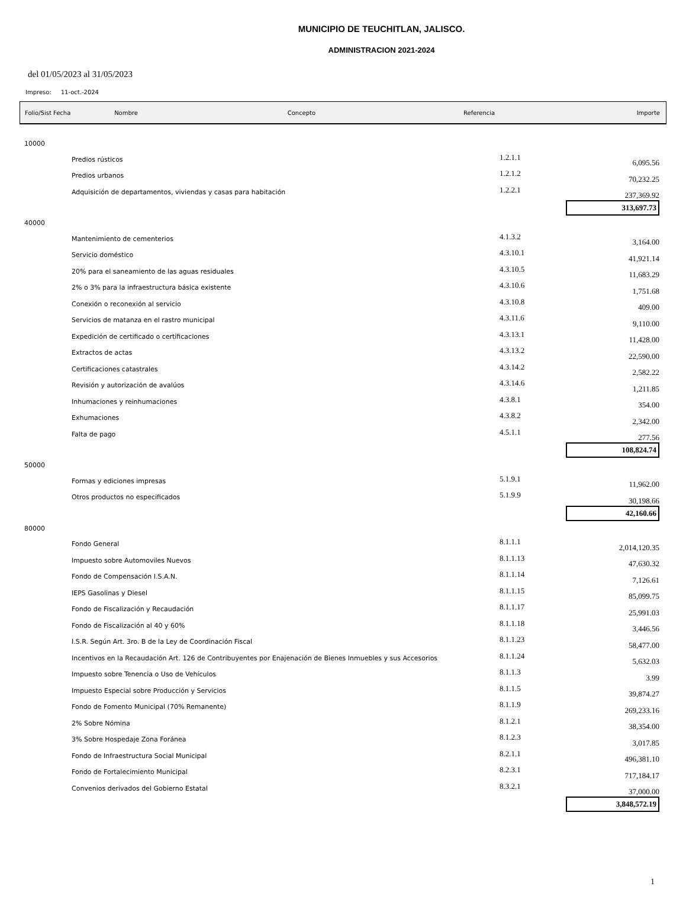MUNICIPIO DE TEUCHITLAN, JALISCO.
ADMINISTRACION 2021-2024
del 01/05/2023 al 31/05/2023
Impreso: 11-oct.-2024
Folio/Sist Fecha Nombre Concepto Referencia Importe
| 10000 | | | |
| | Predios rústicos | 1.2.1.1 | 6,095.56 |
| | Predios urbanos | 1.2.1.2 | 70,232.25 |
| | Adquisición de departamentos, viviendas y casas para habitación | 1.2.2.1 | 237,369.92 |
| | | | 313,697.73 |
| 40000 | | | |
| | Mantenimiento de cementerios | 4.1.3.2 | 3,164.00 |
| | Servicio doméstico | 4.3.10.1 | 41,921.14 |
| | 20% para el saneamiento de las aguas residuales | 4.3.10.5 | 11,683.29 |
| | 2% o 3% para la infraestructura básica existente | 4.3.10.6 | 1,751.68 |
| | Conexión o reconexión al servicio | 4.3.10.8 | 409.00 |
| | Servicios de matanza en el rastro municipal | 4.3.11.6 | 9,110.00 |
| | Expedición de certificado o certificaciones | 4.3.13.1 | 11,428.00 |
| | Extractos de actas | 4.3.13.2 | 22,590.00 |
| | Certificaciones catastrales | 4.3.14.2 | 2,582.22 |
| | Revisión y autorización de avalúos | 4.3.14.6 | 1,211.85 |
| | Inhumaciones y reinhumaciones | 4.3.8.1 | 354.00 |
| | Exhumaciones | 4.3.8.2 | 2,342.00 |
| | Falta de pago | 4.5.1.1 | 277.56 |
| | | | 108,824.74 |
| 50000 | | | |
| | Formas y ediciones impresas | 5.1.9.1 | 11,962.00 |
| | Otros productos no especificados | 5.1.9.9 | 30,198.66 |
| | | | 42,160.66 |
| 80000 | | | |
| | Fondo General | 8.1.1.1 | 2,014,120.35 |
| | Impuesto sobre Automoviles Nuevos | 8.1.1.13 | 47,630.32 |
| | Fondo de Compensación I.S.A.N. | 8.1.1.14 | 7,126.61 |
| | IEPS Gasolinas y Diesel | 8.1.1.15 | 85,099.75 |
| | Fondo de Fiscalización y Recaudación | 8.1.1.17 | 25,991.03 |
| | Fondo de Fiscalización al 40 y 60% | 8.1.1.18 | 3,446.56 |
| | I.S.R. Según Art. 3ro. B de la Ley de Coordinación Fiscal | 8.1.1.23 | 58,477.00 |
| | Incentivos en la Recaudación Art. 126 de Contribuyentes por Enajenación de Bienes Inmuebles y sus Accesorios | 8.1.1.24 | 5,632.03 |
| | Impuesto sobre Tenencia o Uso de Vehículos | 8.1.1.3 | 3.99 |
| | Impuesto Especial sobre Producción y Servicios | 8.1.1.5 | 39,874.27 |
| | Fondo de Fomento Municipal (70% Remanente) | 8.1.1.9 | 269,233.16 |
| | 2% Sobre Nómina | 8.1.2.1 | 38,354.00 |
| | 3% Sobre Hospedaje Zona Foránea | 8.1.2.3 | 3,017.85 |
| | Fondo de Infraestructura Social Municipal | 8.2.1.1 | 496,381.10 |
| | Fondo de Fortalecimiento Municipal | 8.2.3.1 | 717,184.17 |
| | Convenios derivados del Gobierno Estatal | 8.3.2.1 | 37,000.00 |
| | | | 3,848,572.19 |
1